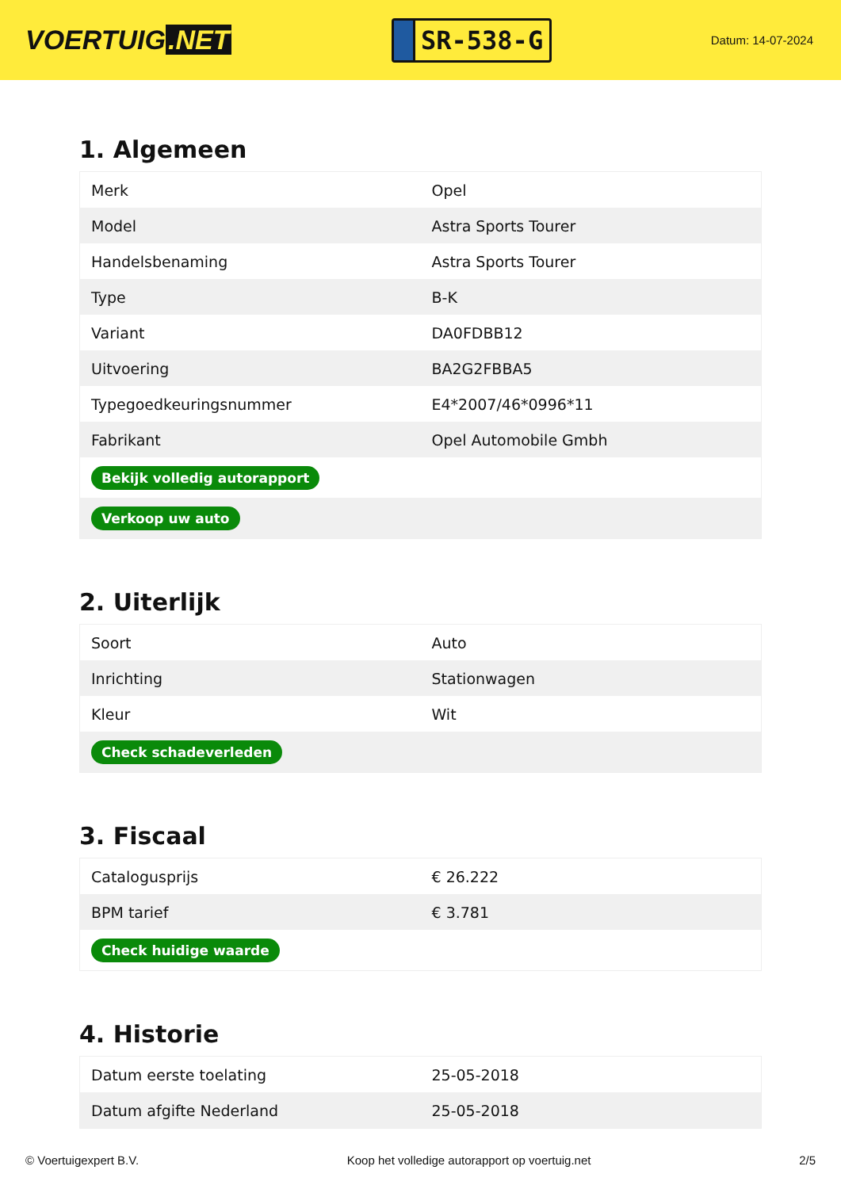VOERTUIG.NET
SR-538-G
Datum: 14-07-2024
1. Algemeen
| Merk | Opel |
| Model | Astra Sports Tourer |
| Handelsbenaming | Astra Sports Tourer |
| Type | B-K |
| Variant | DA0FDBB12 |
| Uitvoering | BA2G2FBBA5 |
| Typegoedkeuringsnummer | E4*2007/46*0996*11 |
| Fabrikant | Opel Automobile Gmbh |
| Bekijk volledig autorapport | |
| Verkoop uw auto | |
2. Uiterlijk
| Soort | Auto |
| Inrichting | Stationwagen |
| Kleur | Wit |
| Check schadeverleden | |
3. Fiscaal
| Catalogusprijs | € 26.222 |
| BPM tarief | € 3.781 |
| Check huidige waarde | |
4. Historie
| Datum eerste toelating | 25-05-2018 |
| Datum afgifte Nederland | 25-05-2018 |
© Voertuigexpert B.V. Koop het volledige autorapport op voertuig.net 2/5